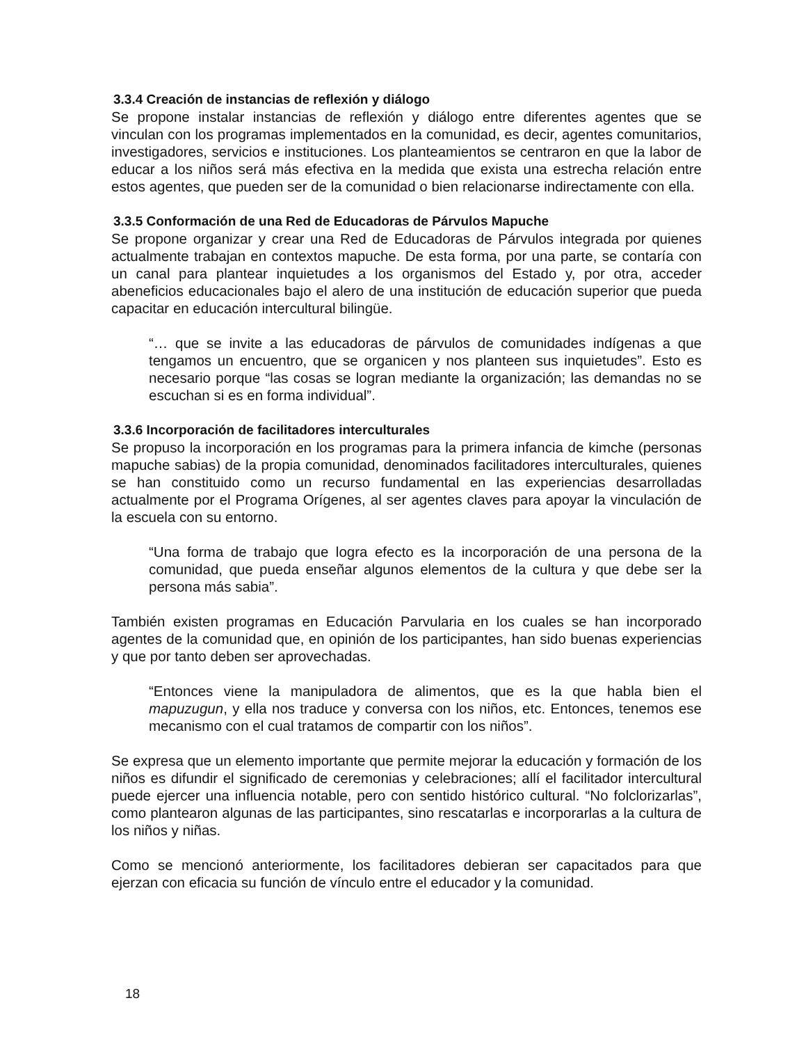3.3.4 Creación de instancias de reflexión y diálogo
Se propone instalar instancias de reflexión y diálogo entre diferentes agentes que se vinculan con los programas implementados en la comunidad, es decir, agentes comunitarios, investigadores, servicios e instituciones. Los planteamientos se centraron en que la labor de educar a los niños será más efectiva en la medida que exista una estrecha relación entre estos agentes, que pueden ser de la comunidad o bien relacionarse indirectamente con ella.
3.3.5 Conformación de una Red de Educadoras de Párvulos Mapuche
Se propone organizar y crear una Red de Educadoras de Párvulos integrada por quienes actualmente trabajan en contextos mapuche. De esta forma, por una parte, se contaría con un canal para plantear inquietudes a los organismos del Estado y, por otra, acceder abeneficios educacionales bajo el alero de una institución de educación superior que pueda capacitar en educación intercultural bilingüe.
“… que se invite a las educadoras de párvulos de comunidades indígenas a que tengamos un encuentro, que se organicen y nos planteen sus inquietudes”. Esto es necesario porque “las cosas se logran mediante la organización; las demandas no se escuchan si es en forma individual”.
3.3.6 Incorporación de facilitadores interculturales
Se propuso la incorporación en los programas para la primera infancia de kimche (personas mapuche sabias) de la propia comunidad, denominados facilitadores interculturales, quienes se han constituido como un recurso fundamental en las experiencias desarrolladas actualmente por el Programa Orígenes, al ser agentes claves para apoyar la vinculación de la escuela con su entorno.
“Una forma de trabajo que logra efecto es la incorporación de una persona de la comunidad, que pueda enseñar algunos elementos de la cultura y que debe ser la persona más sabia”.
También existen programas en Educación Parvularia en los cuales se han incorporado agentes de la comunidad que, en opinión de los participantes, han sido buenas experiencias y que por tanto deben ser aprovechadas.
“Entonces viene la manipuladora de alimentos, que es la que habla bien el mapuzugun, y ella nos traduce y conversa con los niños, etc. Entonces, tenemos ese mecanismo con el cual tratamos de compartir con los niños”.
Se expresa que un elemento importante que permite mejorar la educación y formación de los niños es difundir el significado de ceremonias y celebraciones; allí el facilitador intercultural puede ejercer una influencia notable, pero con sentido histórico cultural. “No folclorizarlas”, como plantearon algunas de las participantes, sino rescatarlas e incorporarlas a la cultura de los niños y niñas.
Como se mencionó anteriormente, los facilitadores debieran ser capacitados para que ejerzan con eficacia su función de vínculo entre el educador y la comunidad.
18